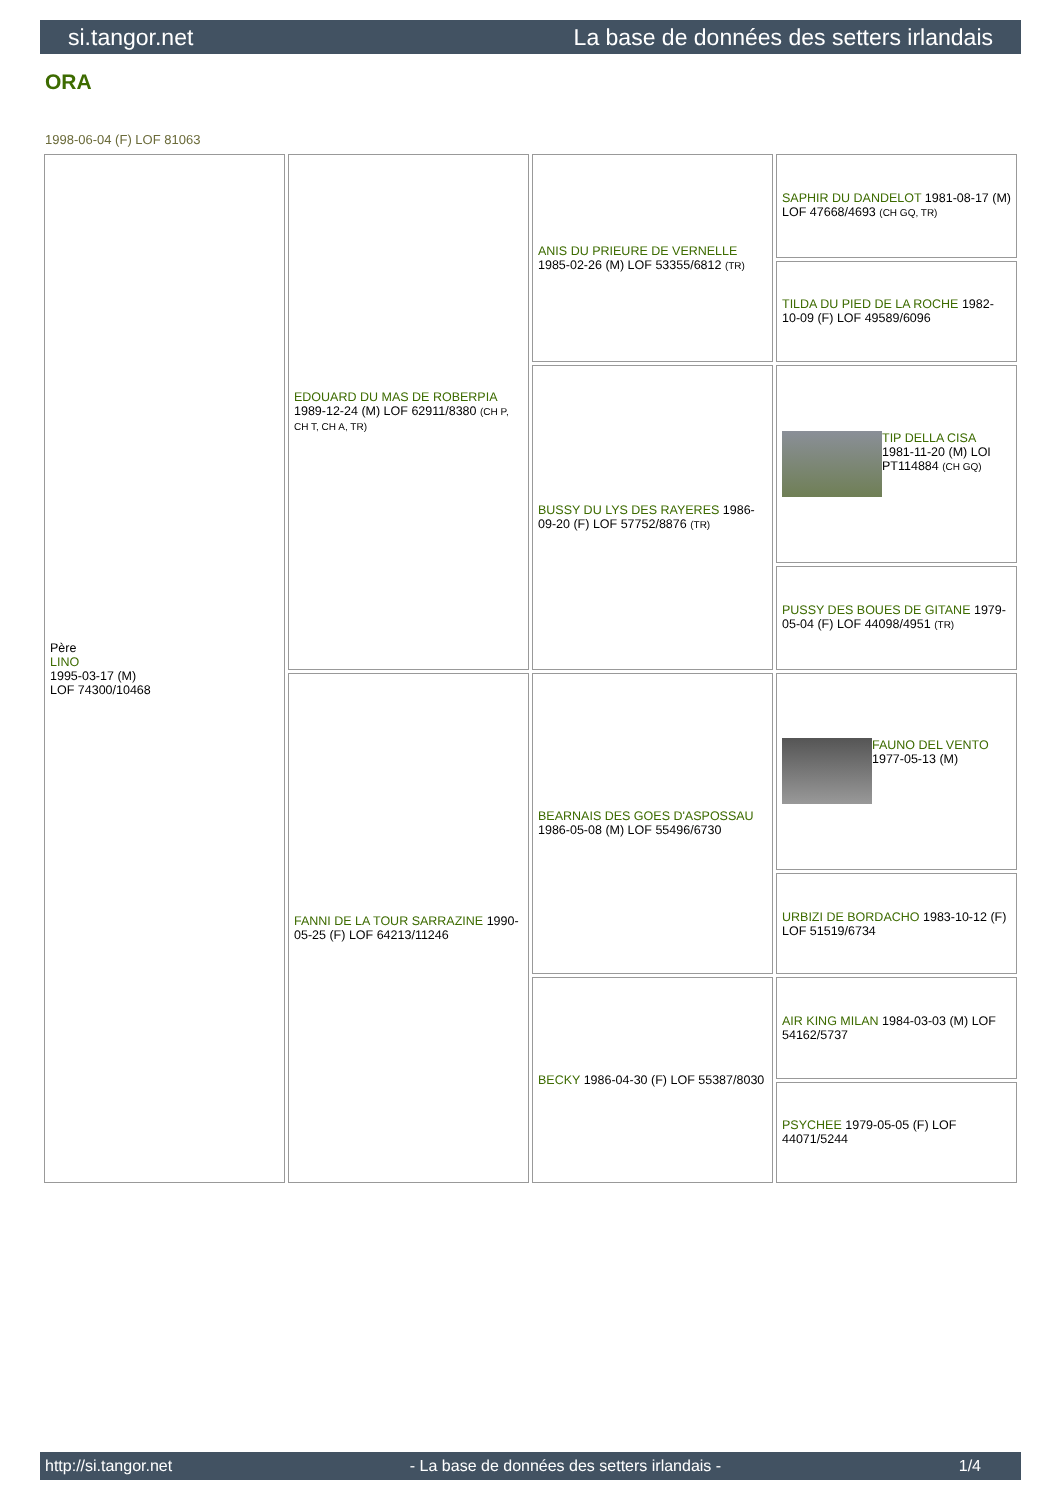si.tangor.net La base de données des setters irlandais
ORA
1998-06-04 (F) LOF 81063
| Père LINO 1995-03-17 (M) LOF 74300/10468 | EDOUARD DU MAS DE ROBERPIA 1989-12-24 (M) LOF 62911/8380 (CH P, CH T, CH A, TR) | ANIS DU PRIEURE DE VERNELLE 1985-02-26 (M) LOF 53355/6812 (TR) | SAPHIR DU DANDELOT 1981-08-17 (M) LOF 47668/4693 (CH GQ, TR) |
| | | | TILDA DU PIED DE LA ROCHE 1982-10-09 (F) LOF 49589/6096 |
| | | BUSSY DU LYS DES RAYERES 1986-09-20 (F) LOF 57752/8876 (TR) | TIP DELLA CISA 1981-11-20 (M) LOI PT114884 (CH GQ) |
| | | | PUSSY DES BOUES DE GITANE 1979-05-04 (F) LOF 44098/4951 (TR) |
| | FANNI DE LA TOUR SARRAZINE 1990-05-25 (F) LOF 64213/11246 | BEARNAIS DES GOES D'ASPOSSAU 1986-05-08 (M) LOF 55496/6730 | FAUNO DEL VENTO 1977-05-13 (M) |
| | | | URBIZI DE BORDACHO 1983-10-12 (F) LOF 51519/6734 |
| | | BECKY 1986-04-30 (F) LOF 55387/8030 | AIR KING MILAN 1984-03-03 (M) LOF 54162/5737 |
| | | | PSYCHEE 1979-05-05 (F) LOF 44071/5244 |
http://si.tangor.net - La base de données des setters irlandais - 1/4